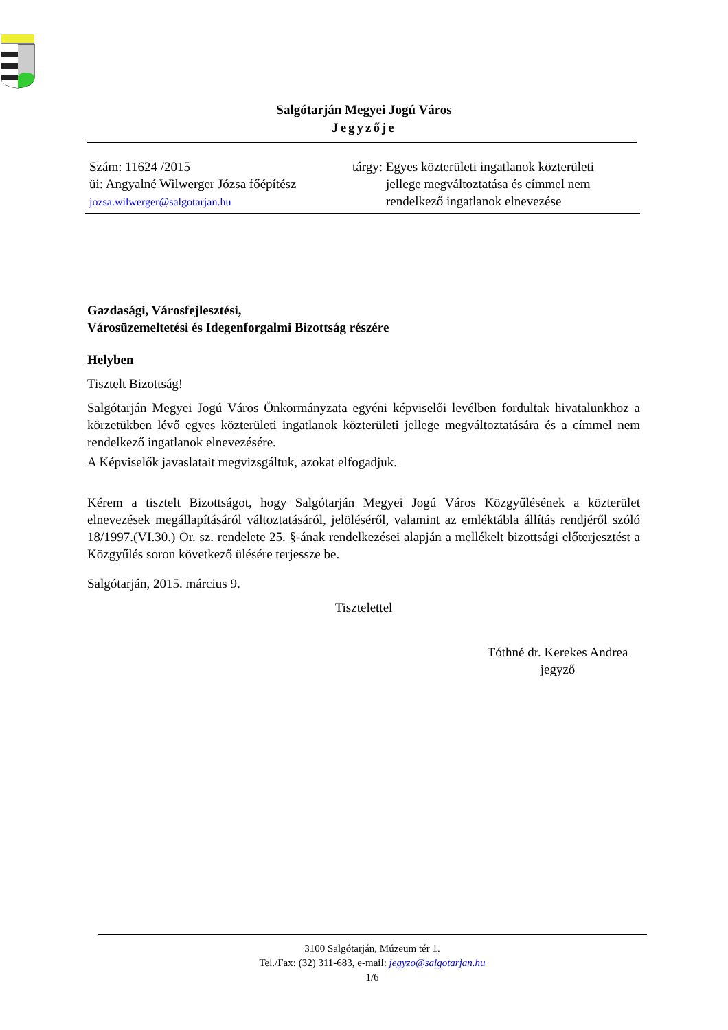Salgótarján Megyei Jogú Város
Jegyzője
Szám: 11624 /2015
üi: Angyalné Wilwerger Józsa főépítész
jozsa.wilwerger@salgotarjan.hu
tárgy: Egyes közterületi ingatlanok közterületi
jellege megváltoztatása és címmel nem
rendelkező ingatlanok elnevezése
Gazdasági, Városfejlesztési,
Városüzemeltetési és Idegenforgalmi Bizottság részére
Helyben
Tisztelt Bizottság!
Salgótarján Megyei Jogú Város Önkormányzata egyéni képviselői levélben fordultak hivatalunkhoz a körzetükben lévő egyes közterületi ingatlanok közterületi jellege megváltoztatására és a címmel nem rendelkező ingatlanok elnevezésére.
A Képviselők javaslatait megvizsgáltuk, azokat elfogadjuk.
Kérem a tisztelt Bizottságot, hogy Salgótarján Megyei Jogú Város Közgyűlésének a közterület elnevezések megállapításáról változtatásáról, jelöléséről, valamint az emléktábla állítás rendjéről szóló 18/1997.(VI.30.) Ör. sz. rendelete 25. §-ának rendelkezései alapján a mellékelt bizottsági előterjesztést a Közgyűlés soron következő ülésére terjessze be.
Salgótarján, 2015. március 9.
Tisztelettel
Tóthné dr. Kerekes Andrea
jegyző
3100 Salgótarján, Múzeum tér 1.
Tel./Fax: (32) 311-683, e-mail: jegyzo@salgotarjan.hu
1/6